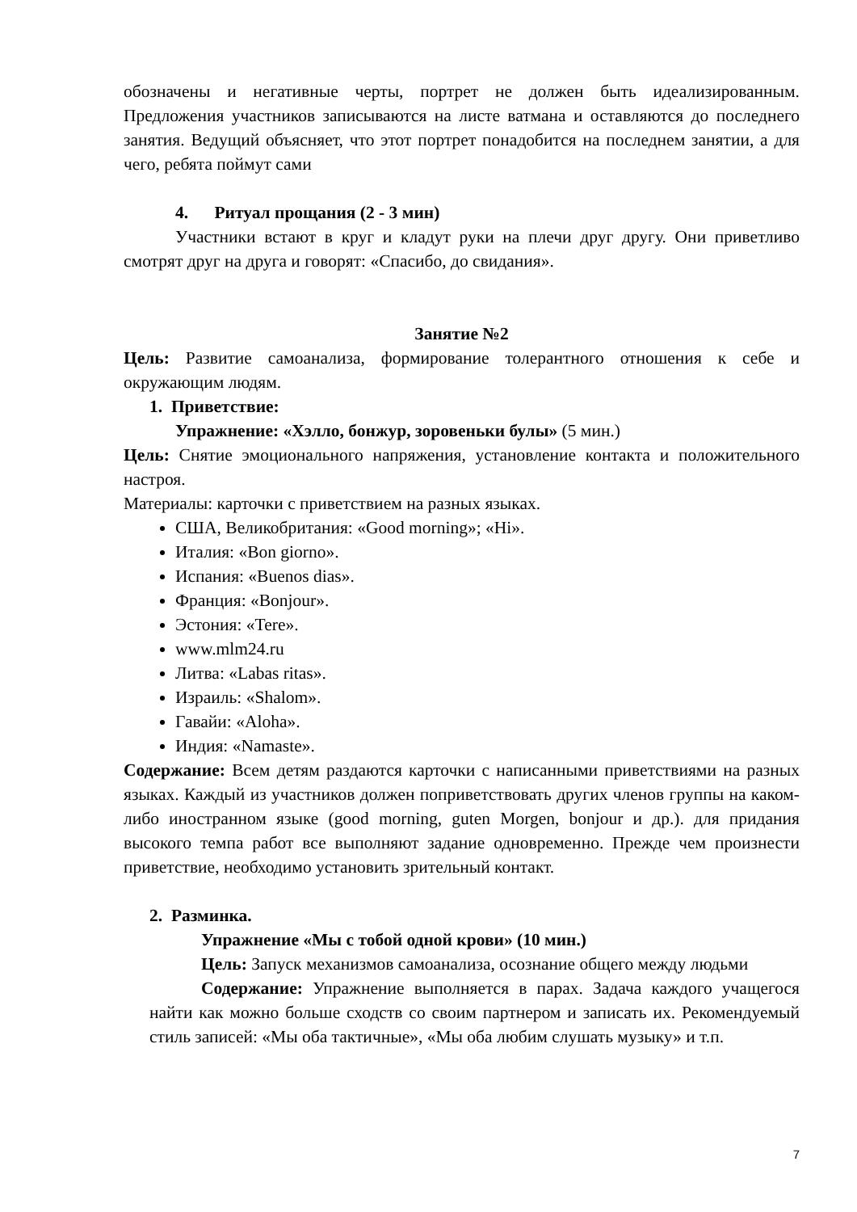обозначены и негативные черты, портрет не должен быть идеализированным. Предложения участников записываются на листе ватмана и оставляются до последнего занятия. Ведущий объясняет, что этот портрет понадобится на последнем занятии, а для чего, ребята поймут сами
4. Ритуал прощания (2 - 3 мин)
Участники встают в круг и кладут руки на плечи друг другу. Они приветливо смотрят друг на друга и говорят: «Спасибо, до свидания».
Занятие №2
Цель: Развитие самоанализа, формирование толерантного отношения к себе и окружающим людям.
1. Приветствие:
Упражнение: «Хэлло, бонжур, зоровеньки булы» (5 мин.)
Цель: Снятие эмоционального напряжения, установление контакта и положительного настроя.
Материалы: карточки с приветствием на разных языках.
США, Великобритания: «Good morning»; «Hi».
Италия: «Bon giorno».
Испания: «Buenos dias».
Франция: «Bonjour».
Эстония: «Tere».
www.mlm24.ru
Литва: «Labas ritas».
Израиль: «Shalom».
Гавайи: «Aloha».
Индия: «Namaste».
Содержание: Всем детям раздаются карточки с написанными приветствиями на разных языках. Каждый из участников должен поприветствовать других членов группы на каком-либо иностранном языке (good morning, guten Morgen, bonjour и др.). для придания высокого темпа работ все выполняют задание одновременно. Прежде чем произнести приветствие, необходимо установить зрительный контакт.
2. Разминка.
Упражнение «Мы с тобой одной крови» (10 мин.)
Цель: Запуск механизмов самоанализа, осознание общего между людьми
Содержание: Упражнение выполняется в парах. Задача каждого учащегося найти как можно больше сходств со своим партнером и записать их. Рекомендуемый стиль записей: «Мы оба тактичные», «Мы оба любим слушать музыку» и т.п.
7